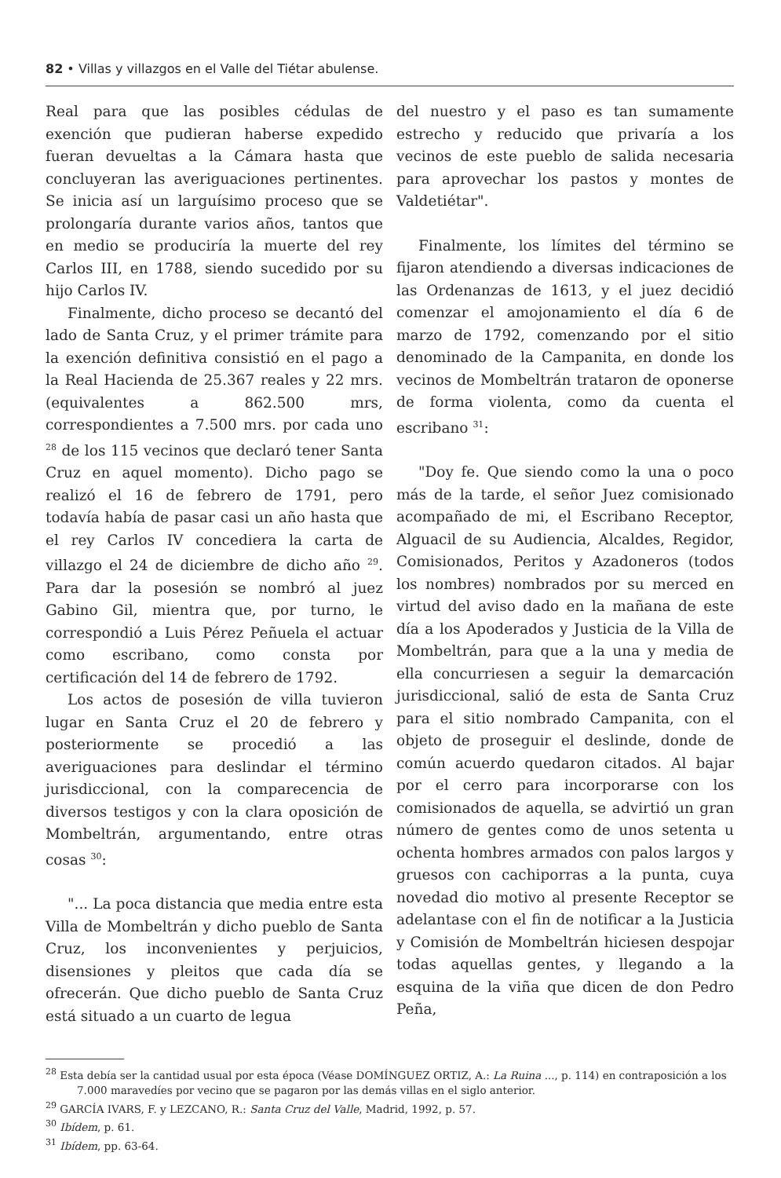82 • Villas y villazgos en el Valle del Tiétar abulense.
Real para que las posibles cédulas de exención que pudieran haberse expedido fueran devueltas a la Cámara hasta que concluyeran las averiguaciones pertinentes. Se inicia así un larguísimo proceso que se prolongaría durante varios años, tantos que en medio se produciría la muerte del rey Carlos III, en 1788, siendo sucedido por su hijo Carlos IV.
Finalmente, dicho proceso se decantó del lado de Santa Cruz, y el primer trámite para la exención definitiva consistió en el pago a la Real Hacienda de 25.367 reales y 22 mrs. (equivalentes a 862.500 mrs, correspondientes a 7.500 mrs. por cada uno <sup>28</sup> de los 115 vecinos que declaró tener Santa Cruz en aquel momento). Dicho pago se realizó el 16 de febrero de 1791, pero todavía había de pasar casi un año hasta que el rey Carlos IV concediera la carta de villazgo el 24 de diciembre de dicho año <sup>29</sup>. Para dar la posesión se nombró al juez Gabino Gil, mientra que, por turno, le correspondió a Luis Pérez Peñuela el actuar como escribano, como consta por certificación del 14 de febrero de 1792.
Los actos de posesión de villa tuvieron lugar en Santa Cruz el 20 de febrero y posteriormente se procedió a las averiguaciones para deslindar el término jurisdiccional, con la comparecencia de diversos testigos y con la clara oposición de Mombeltrán, argumentando, entre otras cosas <sup>30</sup>:
"... La poca distancia que media entre esta Villa de Mombeltrán y dicho pueblo de Santa Cruz, los inconvenientes y perjuicios, disensiones y pleitos que cada día se ofrecerán. Que dicho pueblo de Santa Cruz está situado a un cuarto de legua
del nuestro y el paso es tan sumamente estrecho y reducido que privaría a los vecinos de este pueblo de salida necesaria para aprovechar los pastos y montes de Valdetiétar".
Finalmente, los límites del término se fijaron atendiendo a diversas indicaciones de las Ordenanzas de 1613, y el juez decidió comenzar el amojonamiento el día 6 de marzo de 1792, comenzando por el sitio denominado de la Campanita, en donde los vecinos de Mombeltrán trataron de oponerse de forma violenta, como da cuenta el escribano <sup>31</sup>:
"Doy fe. Que siendo como la una o poco más de la tarde, el señor Juez comisionado acompañado de mi, el Escribano Receptor, Alguacil de su Audiencia, Alcaldes, Regidor, Comisionados, Peritos y Azadoneros (todos los nombres) nombrados por su merced en virtud del aviso dado en la mañana de este día a los Apoderados y Justicia de la Villa de Mombeltrán, para que a la una y media de ella concurriesen a seguir la demarcación jurisdiccional, salió de esta de Santa Cruz para el sitio nombrado Campanita, con el objeto de proseguir el deslinde, donde de común acuerdo quedaron citados. Al bajar por el cerro para incorporarse con los comisionados de aquella, se advirtió un gran número de gentes como de unos setenta u ochenta hombres armados con palos largos y gruesos con cachiporras a la punta, cuya novedad dio motivo al presente Receptor se adelantase con el fin de notificar a la Justicia y Comisión de Mombeltrán hiciesen despojar todas aquellas gentes, y llegando a la esquina de la viña que dicen de don Pedro Peña,
<sup>28</sup> Esta debía ser la cantidad usual por esta época (Véase DOMÍNGUEZ ORTIZ, A.: La Ruina ..., p. 114) en contraposición a los 7.000 maravedíes por vecino que se pagaron por las demás villas en el siglo anterior.
<sup>29</sup> GARCÍA IVARS, F. y LEZCANO, R.: Santa Cruz del Valle, Madrid, 1992, p. 57.
<sup>30</sup> Ibídem, p. 61.
<sup>31</sup> Ibídem, pp. 63-64.